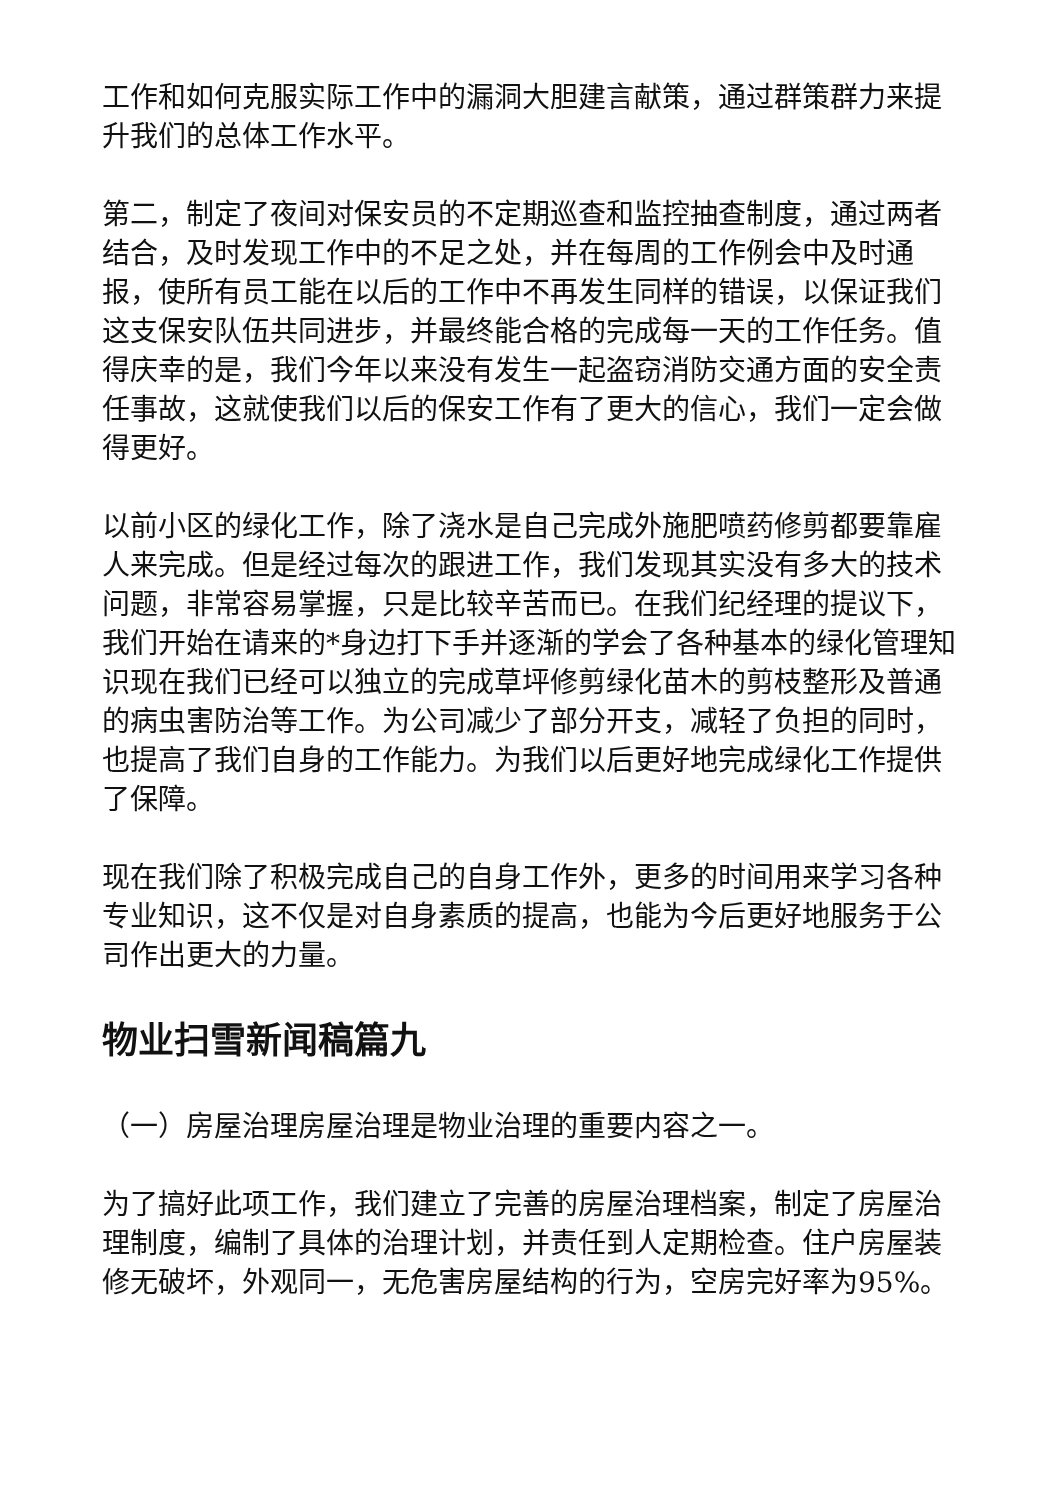工作和如何克服实际工作中的漏洞大胆建言献策，通过群策群力来提升我们的总体工作水平。
第二，制定了夜间对保安员的不定期巡查和监控抽查制度，通过两者结合，及时发现工作中的不足之处，并在每周的工作例会中及时通报，使所有员工能在以后的工作中不再发生同样的错误，以保证我们这支保安队伍共同进步，并最终能合格的完成每一天的工作任务。值得庆幸的是，我们今年以来没有发生一起盗窃消防交通方面的安全责任事故，这就使我们以后的保安工作有了更大的信心，我们一定会做得更好。
以前小区的绿化工作，除了浇水是自己完成外施肥喷药修剪都要靠雇人来完成。但是经过每次的跟进工作，我们发现其实没有多大的技术问题，非常容易掌握，只是比较辛苦而已。在我们纪经理的提议下，我们开始在请来的*身边打下手并逐渐的学会了各种基本的绿化管理知识现在我们已经可以独立的完成草坪修剪绿化苗木的剪枝整形及普通的病虫害防治等工作。为公司减少了部分开支，减轻了负担的同时，也提高了我们自身的工作能力。为我们以后更好地完成绿化工作提供了保障。
现在我们除了积极完成自己的自身工作外，更多的时间用来学习各种专业知识，这不仅是对自身素质的提高，也能为今后更好地服务于公司作出更大的力量。
物业扫雪新闻稿篇九
（一）房屋治理房屋治理是物业治理的重要内容之一。
为了搞好此项工作，我们建立了完善的房屋治理档案，制定了房屋治理制度，编制了具体的治理计划，并责任到人定期检查。住户房屋装修无破坏，外观同一，无危害房屋结构的行为，空房完好率为95%。